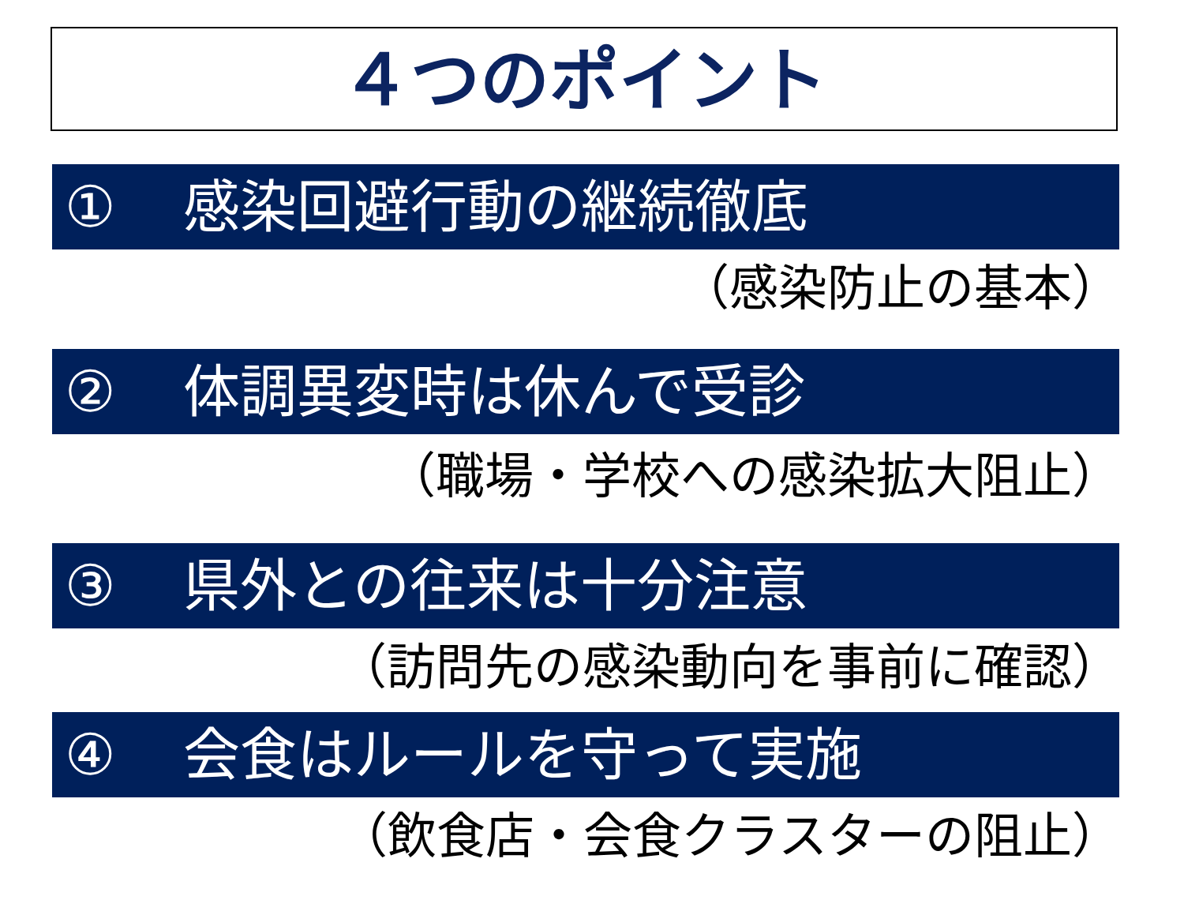４つのポイント
① 感染回避行動の継続徹底
（感染防止の基本）
② 体調異変時は休んで受診
（職場・学校への感染拡大阻止）
③ 県外との往来は十分注意
（訪問先の感染動向を事前に確認）
④ 会食はルールを守って実施
（飲食店・会食クラスターの阻止）